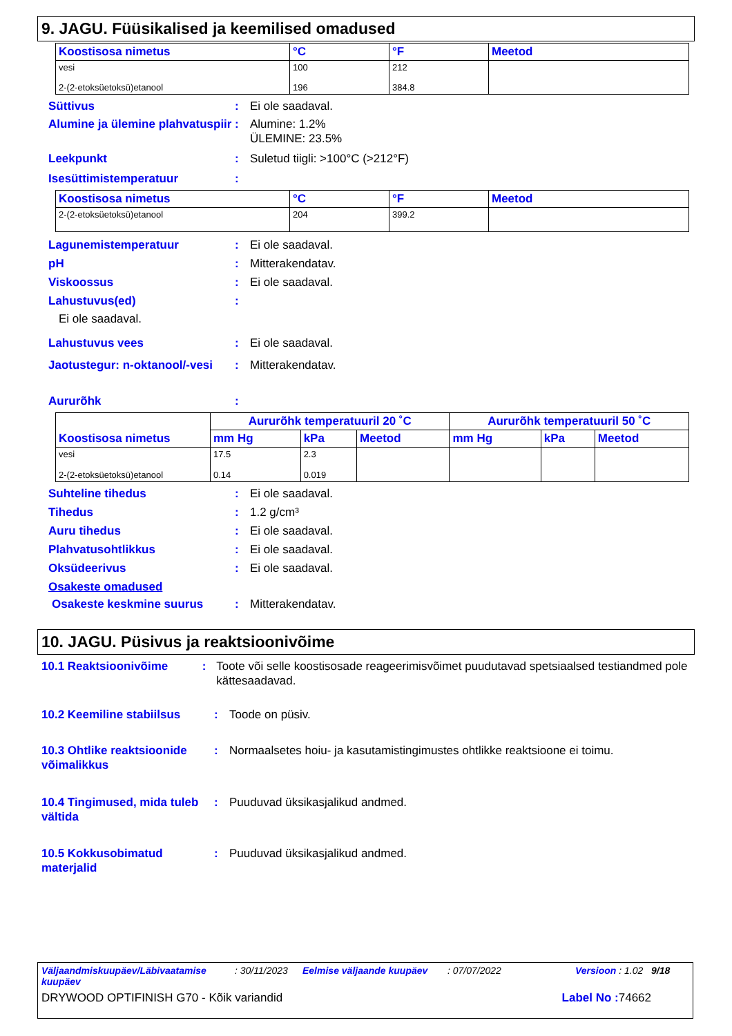9. JAGU. Füüsikalised ja keemilised omadused
| Koostisosa nimetus | °C | °F | Meetod |
| --- | --- | --- | --- |
| vesi | 100 | 212 | |
| 2-(2-etoksüetoksü)etanool | 196 | 384.8 | |
Süttivus: Ei ole saadaval.
Alumine ja ülemine plahvatuspiir: Alumine: 1.2%
ÜLEMINE: 23.5%
Leekpunkt: Suletud tiigli: >100°C (>212°F)
Isesüttimistemperatuur:
| Koostisosa nimetus | °C | °F | Meetod |
| --- | --- | --- | --- |
| 2-(2-etoksüetoksü)etanool | 204 | 399.2 | |
Lagunemistemperatuur: Ei ole saadaval.
pH: Mitterakendatav.
Viskoossus: Ei ole saadaval.
Lahustuvus(ed):
Ei ole saadaval.
Lahustuvus vees: Ei ole saadaval.
Jaotustegur: n-oktanool/-vesi: Mitterakendatav.
Aururõhk:
| Koostisosa nimetus | Aururõhk temperatuuril 20 ˚C | | | Aururõhk temperatuuril 50 ˚C | | |
| --- | --- | --- | --- | --- | --- | --- |
| | mm Hg | kPa | Meetod | mm Hg | kPa | Meetod |
| vesi 2-(2-etoksüetoksü)etanool | 17.5 0.14 | 2.3 0.019 | | | | |
Suhteline tihedus: Ei ole saadaval.
Tihedus: 1.2 g/cm³
Auru tihedus: Ei ole saadaval.
Plahvatusohtlikkus: Ei ole saadaval.
Oksüdeerivus: Ei ole saadaval.
Osakeste omadused
Osakeste keskmine suurus: Mitterakendatav.
10. JAGU. Püsivus ja reaktsioonivõime
10.1 Reaktsioonivõime: Toote või selle koostisosade reageerimisvõimet puudutavad spetsiaalsed testiandmed pole kättesaadavad.
10.2 Keemiline stabiilsus: Toode on püsiv.
10.3 Ohtlike reaktsioonide võimalikkus: Normaalsetes hoiu- ja kasutamistingimustes ohtlikke reaktsioone ei toimu.
10.4 Tingimused, mida tuleb vältida: Puuduvad üksikasjalikud andmed.
10.5 Kokkusobimatud materjalid: Puuduvad üksikasjalikud andmed.
Väljaandmiskuupäev/Läbivaatamise kuupäev: 30/11/2023 Eelmise väljaande kuupäev: 07/07/2022 Versioon : 1.02 9/18
DRYWOOD OPTIFINISH G70 - Kõik variandid Label No : 74662